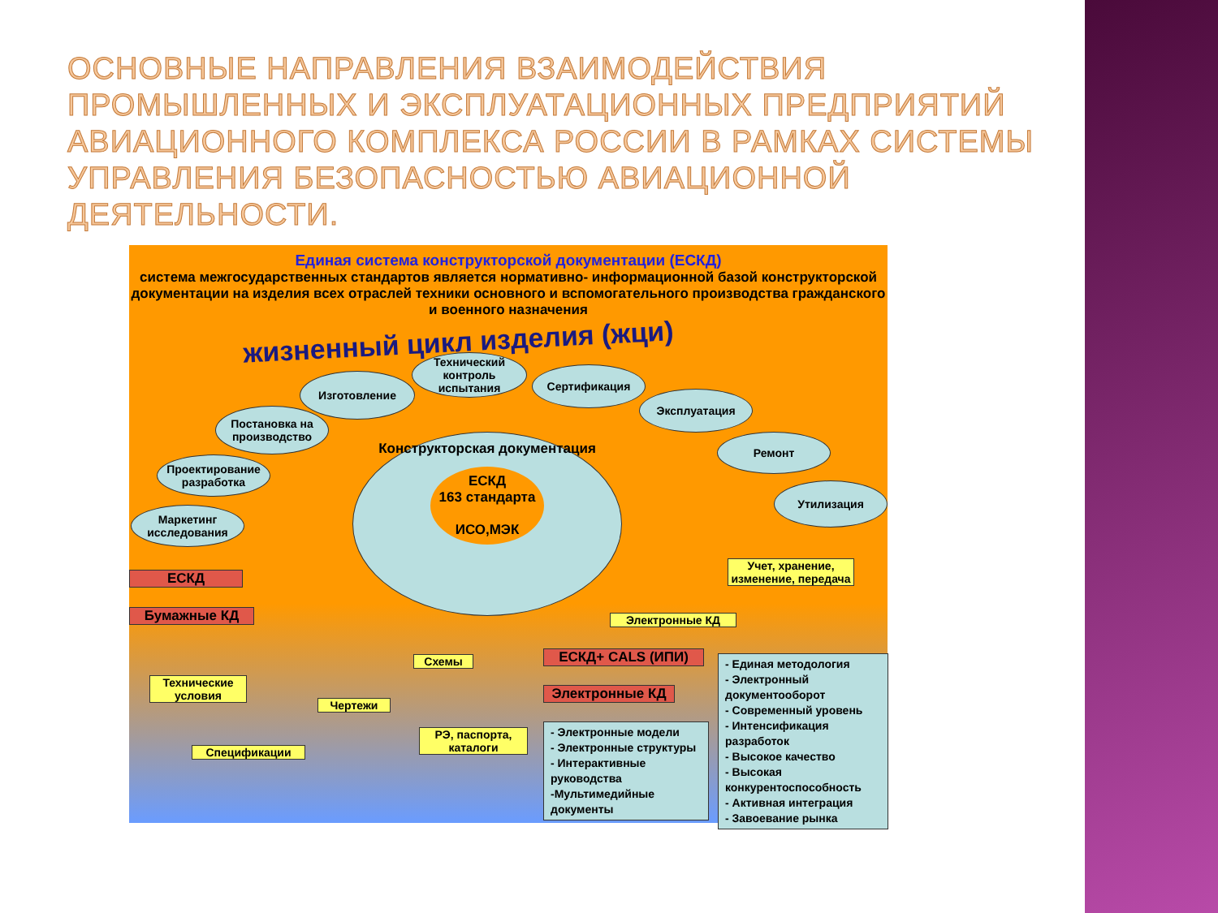ОСНОВНЫЕ НАПРАВЛЕНИЯ ВЗАИМОДЕЙСТВИЯ ПРОМЫШЛЕННЫХ И ЭКСПЛУАТАЦИОННЫХ ПРЕДПРИЯТИЙ АВИАЦИОННОГО КОМПЛЕКСА РОССИИ В РАМКАХ СИСТЕМЫ УПРАВЛЕНИЯ БЕЗОПАСНОСТЬЮ АВИАЦИОННОЙ ДЕЯТЕЛЬНОСТИ.
Единая система конструкторской документации (ЕСКД)
система межгосударственных стандартов является нормативно- информационной базой конструкторской документации на изделия всех отраслей техники основного и вспомогательного производства гражданского и военного назначения
жизненный цикл изделия (жци)
Конструкторская документация
ЕСКД
163 стандарта
ИСО,МЭК
Технический контроль испытания
Изготовление Сертификация
Эксплуатация
Постановка на производство
Ремонт
Проектирование разработка
Утилизация
Маркетинг исследования
ЕСКД
Бумажные КД
Учет, хранение, изменение, передача
Электронные КД
Технические условия
Схемы
Чертежи
РЭ, паспорта, каталоги
Спецификации
ЕСКД+ CALS (ИПИ)
Электронные КД
- Электронные модели
- Электронные структуры
- Интерактивные руководства
-Мультимедийные документы
- Единая методология
- Электронный документооборот
- Современный уровень
- Интенсификация разработок
- Высокое качество
- Высокая конкурентоспособность
- Активная интеграция
- Завоевание рынка